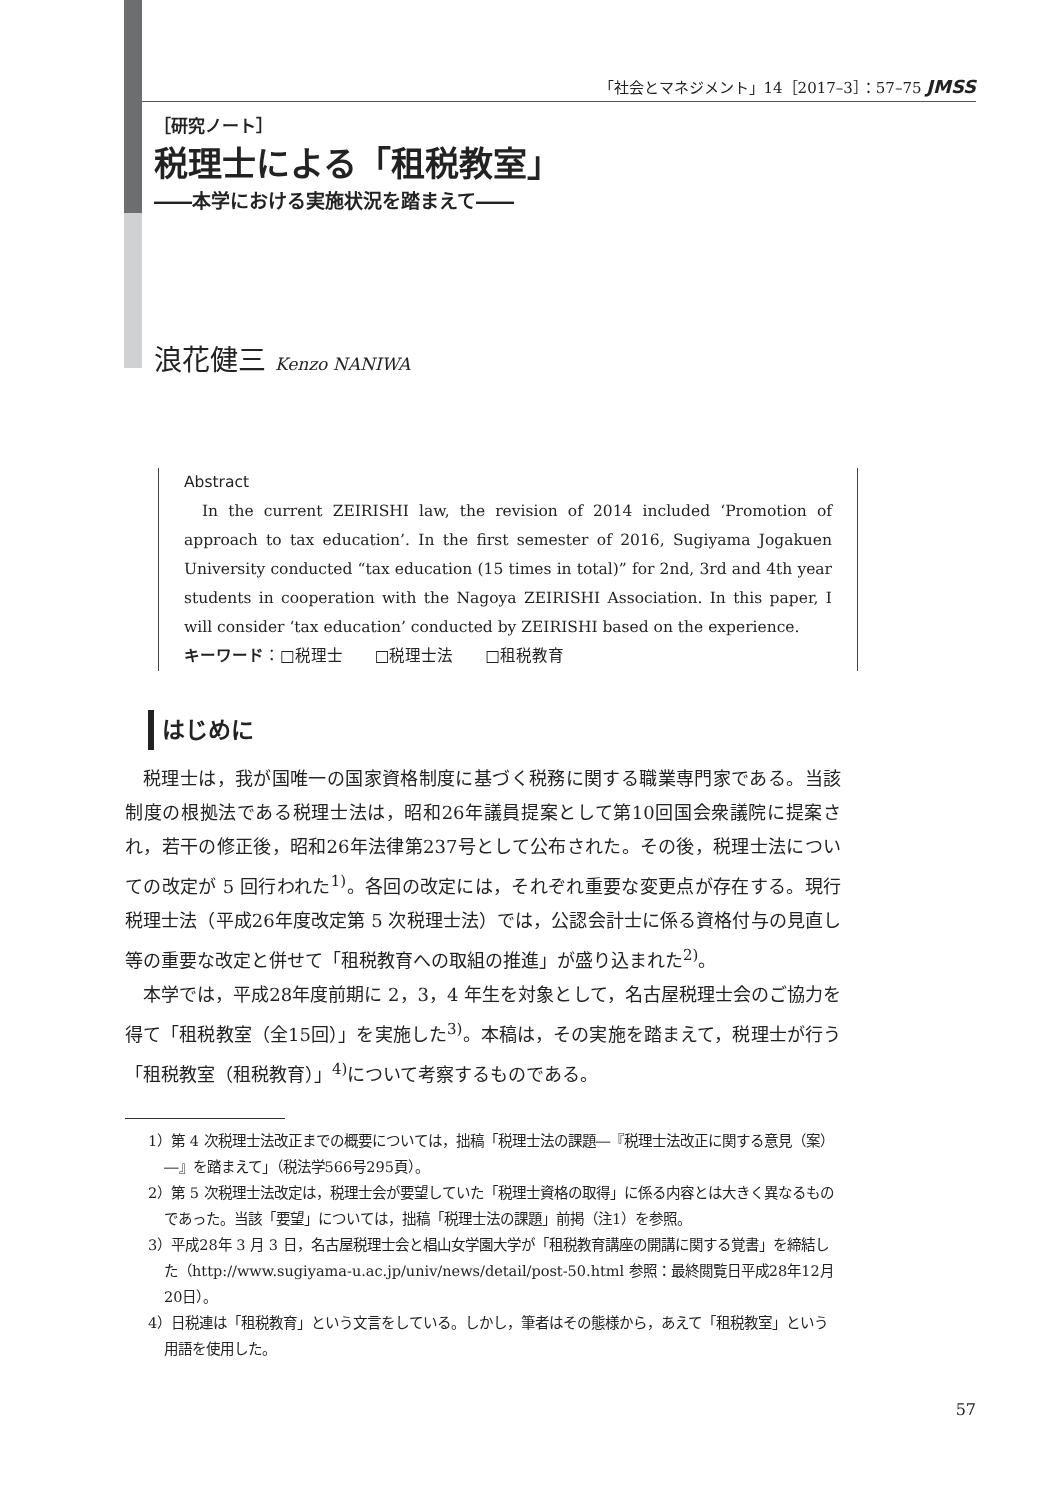「社会とマネジメント」14［2017–3］：57–75 JMSS
［研究ノート］
税理士による「租税教室」
――本学における実施状況を踏まえて――
浪花健三 Kenzo NANIWA
Abstract
In the current ZEIRISHI law, the revision of 2014 included ‘Promotion of approach to tax education’. In the first semester of 2016, Sugiyama Jogakuen University conducted “tax education (15 times in total)” for 2nd, 3rd and 4th year students in cooperation with the Nagoya ZEIRISHI Association. In this paper, I will consider ‘tax education’ conducted by ZEIRISHI based on the experience.
キーワード：□税理士　　□税理士法　　□租税教育
はじめに
税理士は，我が国唯一の国家資格制度に基づく税務に関する職業専門家である。当該制度の根拠法である税理士法は，昭和26年議員提案として第10回国会衆議院に提案され，若干の修正後，昭和26年法律第237号として公布された。その後，税理士法についての改定が 5 回行われた<sup>1)</sup>。各回の改定には，それぞれ重要な変更点が存在する。現行税理士法（平成26年度改定第 5 次税理士法）では，公認会計士に係る資格付与の見直し等の重要な改定と併せて「租税教育への取組の推進」が盛り込まれた<sup>2)</sup>。
本学では，平成28年度前期に 2，3，4 年生を対象として，名古屋税理士会のご協力を得て「租税教室（全15回）」を実施した<sup>3)</sup>。本稿は，その実施を踏まえて，税理士が行う「租税教室（租税教育）」<sup>4)</sup>について考察するものである。
1）第 4 次税理士法改正までの概要については，拙稿「税理士法の課題―『税理士法改正に関する意見（案）―』を踏まえて」（税法学566号295頁）。
2）第 5 次税理士法改定は，税理士会が要望していた「税理士資格の取得」に係る内容とは大きく異なるものであった。当該「要望」については，拙稿「税理士法の課題」前掲（注1）を参照。
3）平成28年 3 月 3 日，名古屋税理士会と椙山女学園大学が「租税教育講座の開講に関する覚書」を締結した（http://www.sugiyama-u.ac.jp/univ/news/detail/post-50.html 参照：最終閲覧日平成28年12月20日）。
4）日税連は「租税教育」という文言をしている。しかし，筆者はその態様から，あえて「租税教室」という用語を使用した。
57